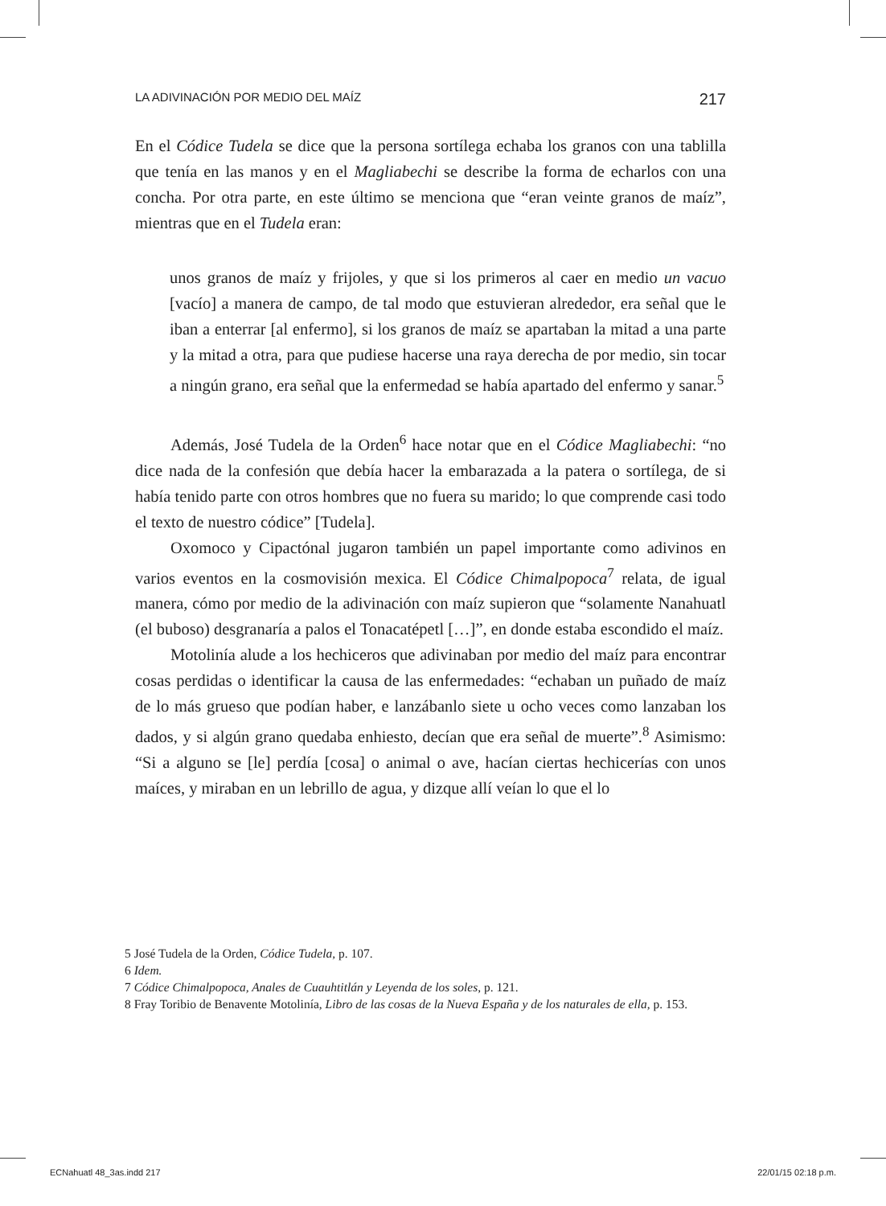LA ADIVINACIÓN POR MEDIO DEL MAÍZ 217
En el Códice Tudela se dice que la persona sortílega echaba los granos con una tablilla que tenía en las manos y en el Magliabechi se describe la forma de echarlos con una concha. Por otra parte, en este último se menciona que “eran veinte granos de maíz”, mientras que en el Tudela eran:
unos granos de maíz y frijoles, y que si los primeros al caer en medio un vacuo [vacío] a manera de campo, de tal modo que estuvieran alrededor, era señal que le iban a enterrar [al enfermo], si los granos de maíz se apartaban la mitad a una parte y la mitad a otra, para que pudiese hacerse una raya derecha de por medio, sin tocar a ningún grano, era señal que la enfermedad se había apartado del enfermo y sanar.<sup>5</sup>
Además, José Tudela de la Orden<sup>6</sup> hace notar que en el Códice Magliabechi: “no dice nada de la confesión que debía hacer la embarazada a la patera o sortílega, de si había tenido parte con otros hombres que no fuera su marido; lo que comprende casi todo el texto de nuestro códice” [Tudela].
Oxomoco y Cipactónal jugaron también un papel importante como adivinos en varios eventos en la cosmovisión mexica. El Códice Chimalpopoca<sup>7</sup> relata, de igual manera, cómo por medio de la adivinación con maíz supieron que “solamente Nanahuatl (el buboso) desgranaría a palos el Tonacatépetl […]”, en donde estaba escondido el maíz.
Motolinía alude a los hechiceros que adivinaban por medio del maíz para encontrar cosas perdidas o identificar la causa de las enfermedades: “echaban un puñado de maíz de lo más grueso que podían haber, e lanzábanlo siete u ocho veces como lanzaban los dados, y si algún grano quedaba enhiesto, decían que era señal de muerte”.<sup>8</sup> Asimismo: “Si a alguno se [le] perdía [cosa] o animal o ave, hacían ciertas hechicerías con unos maíces, y miraban en un lebrillo de agua, y dizque allí veían lo que el lo
5 José Tudela de la Orden, Códice Tudela, p. 107.
6 Idem.
7 Códice Chimalpopoca, Anales de Cuauhtitlán y Leyenda de los soles, p. 121.
8 Fray Toribio de Benavente Motolinía, Libro de las cosas de la Nueva España y de los naturales de ella, p. 153.
ECNahuatl 48_3as.indd 217 22/01/15 02:18 p.m.